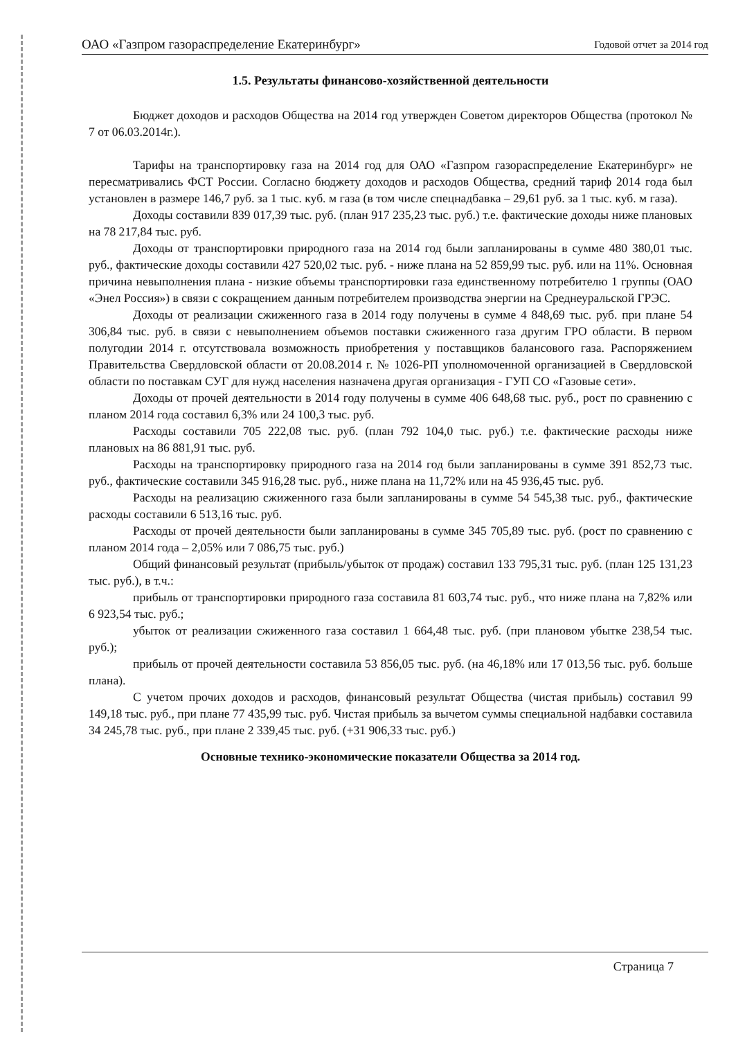ОАО «Газпром газораспределение Екатеринбург» Годовой отчет за 2014 год
1.5. Результаты финансово-хозяйственной деятельности
Бюджет доходов и расходов Общества на 2014 год утвержден Советом директоров Общества (протокол № 7 от 06.03.2014г.).
Тарифы на транспортировку газа на 2014 год для ОАО «Газпром газораспределение Екатеринбург» не пересматривались ФСТ России. Согласно бюджету доходов и расходов Общества, средний тариф 2014 года был установлен в размере 146,7 руб. за 1 тыс. куб. м газа (в том числе спецнадбавка – 29,61 руб. за 1 тыс. куб. м газа).
Доходы составили 839 017,39 тыс. руб. (план 917 235,23 тыс. руб.) т.е. фактические доходы ниже плановых на 78 217,84 тыс. руб.
Доходы от транспортировки природного газа на 2014 год были запланированы в сумме 480 380,01 тыс. руб., фактические доходы составили 427 520,02 тыс. руб. - ниже плана на 52 859,99 тыс. руб. или на 11%. Основная причина невыполнения плана - низкие объемы транспортировки газа единственному потребителю 1 группы (ОАО «Энел Россия») в связи с сокращением данным потребителем производства энергии на Среднеуральской ГРЭС.
Доходы от реализации сжиженного газа в 2014 году получены в сумме 4 848,69 тыс. руб. при плане 54 306,84 тыс. руб. в связи с невыполнением объемов поставки сжиженного газа другим ГРО области. В первом полугодии 2014 г. отсутствовала возможность приобретения у поставщиков балансового газа. Распоряжением Правительства Свердловской области от 20.08.2014 г. № 1026-РП уполномоченной организацией в Свердловской области по поставкам СУГ для нужд населения назначена другая организация - ГУП СО «Газовые сети».
Доходы от прочей деятельности в 2014 году получены в сумме 406 648,68 тыс. руб., рост по сравнению с планом 2014 года составил 6,3% или 24 100,3 тыс. руб.
Расходы составили 705 222,08 тыс. руб. (план 792 104,0 тыс. руб.) т.е. фактические расходы ниже плановых на 86 881,91 тыс. руб.
Расходы на транспортировку природного газа на 2014 год были запланированы в сумме 391 852,73 тыс. руб., фактические составили 345 916,28 тыс. руб., ниже плана на 11,72% или на 45 936,45 тыс. руб.
Расходы на реализацию сжиженного газа были запланированы в сумме 54 545,38 тыс. руб., фактические расходы составили 6 513,16 тыс. руб.
Расходы от прочей деятельности были запланированы в сумме 345 705,89 тыс. руб. (рост по сравнению с планом 2014 года – 2,05% или 7 086,75 тыс. руб.)
Общий финансовый результат (прибыль/убыток от продаж) составил 133 795,31 тыс. руб. (план 125 131,23 тыс. руб.), в т.ч.:
прибыль от транспортировки природного газа составила 81 603,74 тыс. руб., что ниже плана на 7,82% или 6 923,54 тыс. руб.;
убыток от реализации сжиженного газа составил 1 664,48 тыс. руб. (при плановом убытке 238,54 тыс. руб.);
прибыль от прочей деятельности составила 53 856,05 тыс. руб. (на 46,18% или 17 013,56 тыс. руб. больше плана).
С учетом прочих доходов и расходов, финансовый результат Общества (чистая прибыль) составил 99 149,18 тыс. руб., при плане 77 435,99 тыс. руб. Чистая прибыль за вычетом суммы специальной надбавки составила 34 245,78 тыс. руб., при плане 2 339,45 тыс. руб. (+31 906,33 тыс. руб.)
Основные технико-экономические показатели Общества за 2014 год.
Страница 7